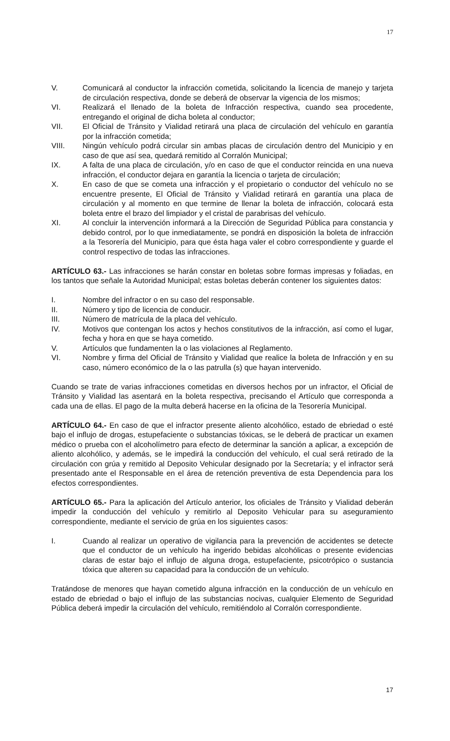17
V. Comunicará al conductor la infracción cometida, solicitando la licencia de manejo y tarjeta de circulación respectiva, donde se deberá de observar la vigencia de los mismos;
VI. Realizará el llenado de la boleta de Infracción respectiva, cuando sea procedente, entregando el original de dicha boleta al conductor;
VII. El Oficial de Tránsito y Vialidad retirará una placa de circulación del vehículo en garantía por la infracción cometida;
VIII. Ningún vehículo podrá circular sin ambas placas de circulación dentro del Municipio y en caso de que así sea, quedará remitido al Corralón Municipal;
IX. A falta de una placa de circulación, y/o en caso de que el conductor reincida en una nueva infracción, el conductor dejara en garantía la licencia o tarjeta de circulación;
X. En caso de que se cometa una infracción y el propietario o conductor del vehículo no se encuentre presente, El Oficial de Tránsito y Vialidad retirará en garantía una placa de circulación y al momento en que termine de llenar la boleta de infracción, colocará esta boleta entre el brazo del limpiador y el cristal de parabrisas del vehículo.
XI. Al concluir la intervención informará a la Dirección de Seguridad Pública para constancia y debido control, por lo que inmediatamente, se pondrá en disposición la boleta de infracción a la Tesorería del Municipio, para que ésta haga valer el cobro correspondiente y guarde el control respectivo de todas las infracciones.
ARTÍCULO 63.- Las infracciones se harán constar en boletas sobre formas impresas y foliadas, en los tantos que señale la Autoridad Municipal; estas boletas deberán contener los siguientes datos:
I. Nombre del infractor o en su caso del responsable.
II. Número y tipo de licencia de conducir.
III. Número de matrícula de la placa del vehículo.
IV. Motivos que contengan los actos y hechos constitutivos de la infracción, así como el lugar, fecha y hora en que se haya cometido.
V. Artículos que fundamenten la o las violaciones al Reglamento.
VI. Nombre y firma del Oficial de Tránsito y Vialidad que realice la boleta de Infracción y en su caso, número económico de la o las patrulla (s) que hayan intervenido.
Cuando se trate de varias infracciones cometidas en diversos hechos por un infractor, el Oficial de Tránsito y Vialidad las asentará en la boleta respectiva, precisando el Artículo que corresponda a cada una de ellas. El pago de la multa deberá hacerse en la oficina de la Tesorería Municipal.
ARTÍCULO 64.- En caso de que el infractor presente aliento alcohólico, estado de ebriedad o esté bajo el influjo de drogas, estupefaciente o substancias tóxicas, se le deberá de practicar un examen médico o prueba con el alcoholímetro para efecto de determinar la sanción a aplicar, a excepción de aliento alcohólico, y además, se le impedirá la conducción del vehículo, el cual será retirado de la circulación con grúa y remitido al Deposito Vehicular designado por la Secretaría; y el infractor será presentado ante el Responsable en el área de retención preventiva de esta Dependencia para los efectos correspondientes.
ARTÍCULO 65.- Para la aplicación del Artículo anterior, los oficiales de Tránsito y Vialidad deberán impedir la conducción del vehículo y remitirlo al Deposito Vehicular para su aseguramiento correspondiente, mediante el servicio de grúa en los siguientes casos:
I. Cuando al realizar un operativo de vigilancia para la prevención de accidentes se detecte que el conductor de un vehículo ha ingerido bebidas alcohólicas o presente evidencias claras de estar bajo el influjo de alguna droga, estupefaciente, psicotrópico o sustancia tóxica que alteren su capacidad para la conducción de un vehículo.
Tratándose de menores que hayan cometido alguna infracción en la conducción de un vehículo en estado de ebriedad o bajo el influjo de las substancias nocivas, cualquier Elemento de Seguridad Pública deberá impedir la circulación del vehículo, remitiéndolo al Corralón correspondiente.
17